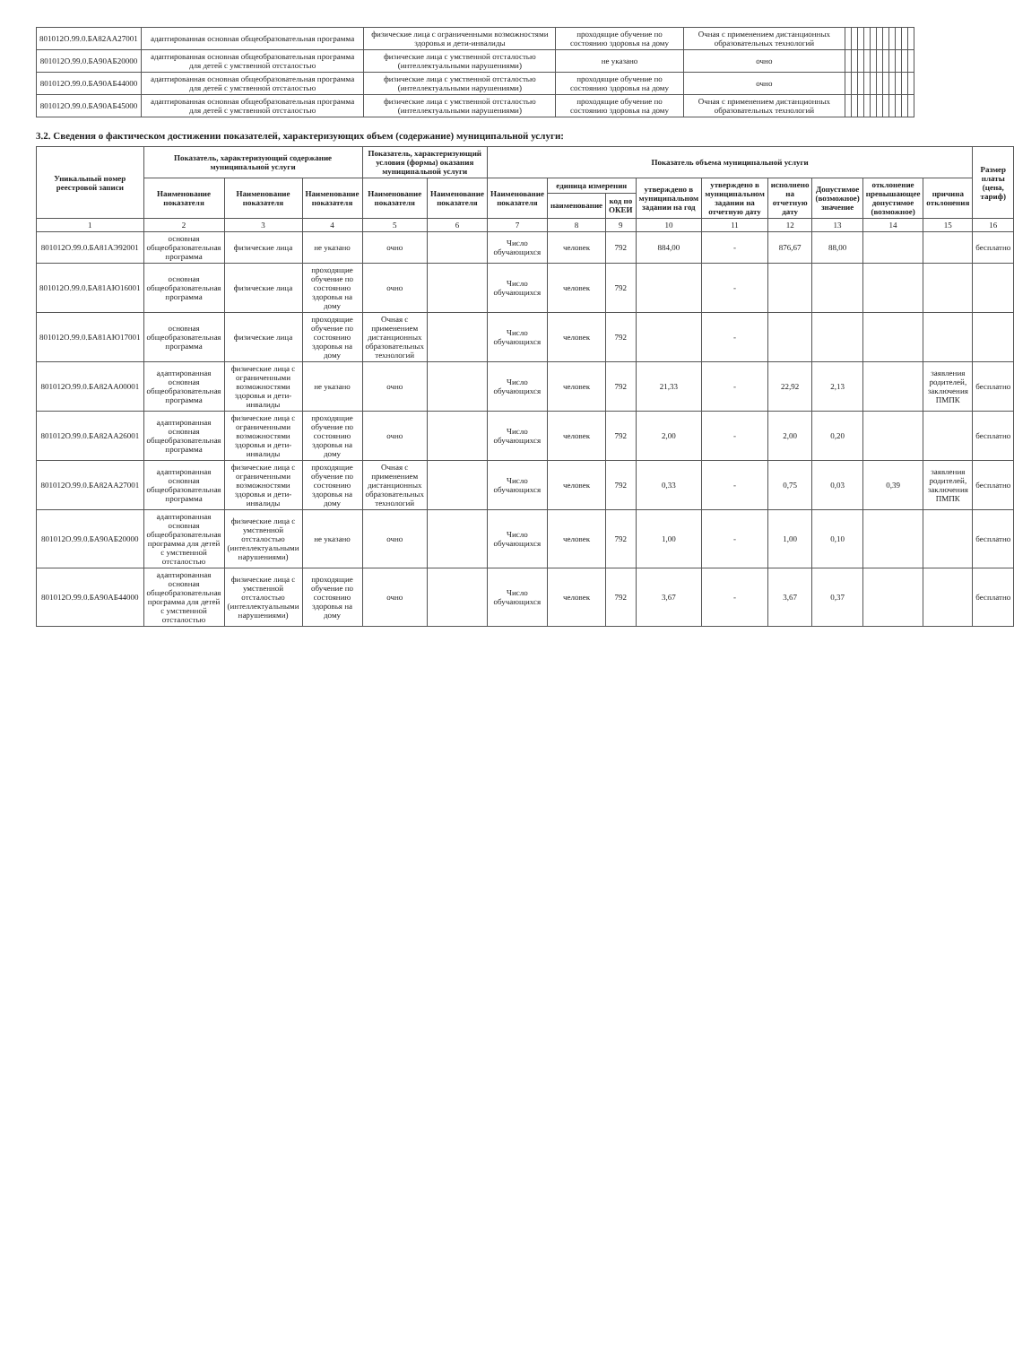| 801012О.99.0.БА82АА27001 | адаптированная основная общеобразовательная программа | физические лица с ограниченными возможностями здоровья и дети-инвалиды | проходящие обучение по состоянию здоровья на дому | Очная с применением дистанционных образовательных технологий | | | | | | | | | | | |
| 801012О.99.0.БА90АБ20000 | адаптированная основная общеобразовательная программа для детей с умственной отсталостью | физические лица с умственной отсталостью (интеллектуальными нарушениями) | не указано | очно | | | | | | | | | | | |
| 801012О.99.0.БА90АБ44000 | адаптированная основная общеобразовательная программа для детей с умственной отсталостью | физические лица с умственной отсталостью (интеллектуальными нарушениями) | проходящие обучение по состоянию здоровья на дому | очно | | | | | | | | | | | |
| 801012О.99.0.БА90АБ45000 | адаптированная основная общеобразовательная программа для детей с умственной отсталостью | физические лица с умственной отсталостью (интеллектуальными нарушениями) | проходящие обучение по состоянию здоровья на дому | Очная с применением дистанционных образовательных технологий | | | | | | | | | | | |
3.2. Сведения о фактическом достижении показателей, характеризующих объем (содержание) муниципальной услуги:
| Уникальный номер реестровой записи | Показатель, характеризующий содержание муниципальной услуги | | | Показатель, характеризующий условия (формы) оказания муниципальной услуги | | Показатель объема муниципальной услуги | | | | | | | | | Размер платы (цена, тариф) |
| --- | --- | --- | --- | --- | --- | --- | --- | --- | --- | --- | --- | --- | --- | --- | --- |
| | Наименование показателя | Наименование показателя | Наименование показателя | Наименование показателя | Наименование показателя | Наименование показателя | единица измерения | | утверждено в муниципальном задании на год | утверждено в муниципальном задании на отчетную дату | исполнено на отчетную дату | Допустимое (возможное) значение | отклонение превышающее допустимое (возможное) | причина отклонения | |
| | | | | | | | наименование | код по ОКЕИ | | | | | | | |
| 1 | 2 | 3 | 4 | 5 | 6 | 7 | 8 | 9 | 10 | 11 | 12 | 13 | 14 | 15 | 16 |
| 801012О.99.0.БА81АЭ92001 | основная общеобразовательная программа | физические лица | не указано | очно | | Число обучающихся | человек | 792 | 884,00 | - | 876,67 | 88,00 | | | бесплатно |
| 801012О.99.0.БА81АЮ16001 | основная общеобразовательная программа | физические лица | проходящие обучение по состоянию здоровья на дому | очно | | Число обучающихся | человек | 792 | | - | | | | | |
| 801012О.99.0.БА81АЮ17001 | основная общеобразовательная программа | физические лица | проходящие обучение по состоянию здоровья на дому | Очная с применением дистанционных образовательных технологий | | Число обучающихся | человек | 792 | | - | | | | | |
| 801012О.99.0.БА82АА00001 | адаптированная основная общеобразовательная программа | физические лица с ограниченными возможностями здоровья и дети-инвалиды | не указано | очно | | Число обучающихся | человек | 792 | 21,33 | - | 22,92 | 2,13 | | заявления родителей, заключения ПМПК | бесплатно |
| 801012О.99.0.БА82АА26001 | адаптированная основная общеобразовательная программа | физические лица с ограниченными возможностями здоровья и дети-инвалиды | проходящие обучение по состоянию здоровья на дому | очно | | Число обучающихся | человек | 792 | 2,00 | - | 2,00 | 0,20 | | | бесплатно |
| 801012О.99.0.БА82АА27001 | адаптированная основная общеобразовательная программа | физические лица с ограниченными возможностями здоровья и дети-инвалиды | проходящие обучение по состоянию здоровья на дому | Очная с применением дистанционных образовательных технологий | | Число обучающихся | человек | 792 | 0,33 | - | 0,75 | 0,03 | 0,39 | заявления родителей, заключения ПМПК | бесплатно |
| 801012О.99.0.БА90АБ20000 | адаптированная основная общеобразовательная программа для детей с умственной отсталостью | физические лица с умственной отсталостью (интеллектуальными нарушениями) | не указано | очно | | Число обучающихся | человек | 792 | 1,00 | - | 1,00 | 0,10 | | | бесплатно |
| 801012О.99.0.БА90АБ44000 | адаптированная основная общеобразовательная программа для детей с умственной отсталостью | физические лица с умственной отсталостью (интеллектуальными нарушениями) | проходящие обучение по состоянию здоровья на дому | очно | | Число обучающихся | человек | 792 | 3,67 | - | 3,67 | 0,37 | | | бесплатно |